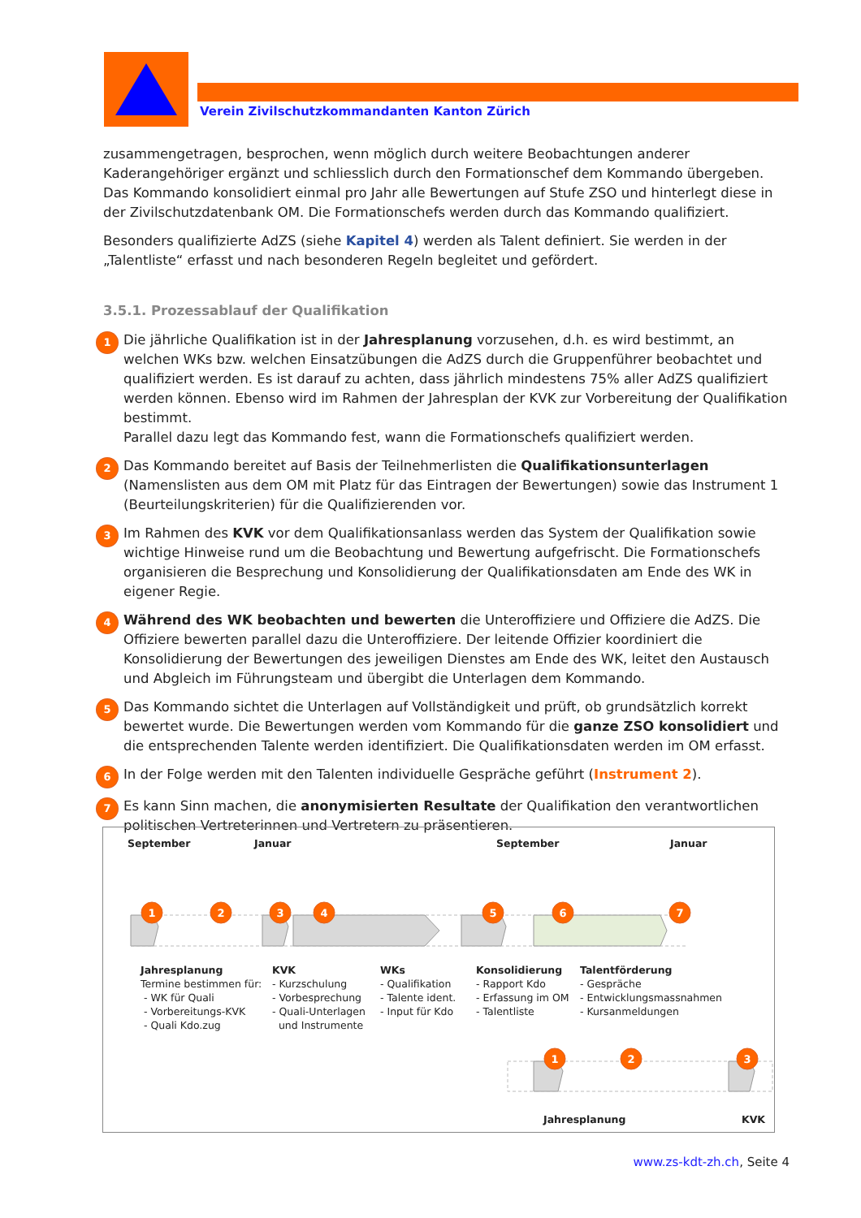Verein Zivilschutzkommandanten Kanton Zürich
zusammengetragen, besprochen, wenn möglich durch weitere Beobachtungen anderer Kaderangehöriger ergänzt und schliesslich durch den Formationschef dem Kommando übergeben.
Das Kommando konsolidiert einmal pro Jahr alle Bewertungen auf Stufe ZSO und hinterlegt diese in der Zivilschutzdatenbank OM. Die Formationschefs werden durch das Kommando qualifiziert.
Besonders qualifizierte AdZS (siehe Kapitel 4) werden als Talent definiert. Sie werden in der „Talentliste“ erfasst und nach besonderen Regeln begleitet und gefördert.
3.5.1. Prozessablauf der Qualifikation
1
Die jährliche Qualifikation ist in der Jahresplanung vorzusehen, d.h. es wird bestimmt, an welchen WKs bzw. welchen Einsatzübungen die AdZS durch die Gruppenführer beobachtet und qualifiziert werden. Es ist darauf zu achten, dass jährlich mindestens 75% aller AdZS qualifiziert werden können. Ebenso wird im Rahmen der Jahresplan der KVK zur Vorbereitung der Qualifikation bestimmt.
Parallel dazu legt das Kommando fest, wann die Formationschefs qualifiziert werden.
2
Das Kommando bereitet auf Basis der Teilnehmerlisten die Qualifikationsunterlagen (Namenslisten aus dem OM mit Platz für das Eintragen der Bewertungen) sowie das Instrument 1 (Beurteilungskriterien) für die Qualifizierenden vor.
3
Im Rahmen des KVK vor dem Qualifikationsanlass werden das System der Qualifikation sowie wichtige Hinweise rund um die Beobachtung und Bewertung aufgefrischt. Die Formationschefs organisieren die Besprechung und Konsolidierung der Qualifikationsdaten am Ende des WK in eigener Regie.
4
Während des WK beobachten und bewerten die Unteroffiziere und Offiziere die AdZS. Die Offiziere bewerten parallel dazu die Unteroffiziere. Der leitende Offizier koordiniert die Konsolidierung der Bewertungen des jeweiligen Dienstes am Ende des WK, leitet den Austausch und Abgleich im Führungsteam und übergibt die Unterlagen dem Kommando.
5
Das Kommando sichtet die Unterlagen auf Vollständigkeit und prüft, ob grundsätzlich korrekt bewertet wurde. Die Bewertungen werden vom Kommando für die ganze ZSO konsolidiert und die entsprechenden Talente werden identifiziert. Die Qualifikationsdaten werden im OM erfasst.
6
In der Folge werden mit den Talenten individuelle Gespräche geführt (Instrument 2).
7
Es kann Sinn machen, die anonymisierten Resultate der Qualifikation den verantwortlichen politischen Vertreterinnen und Vertretern zu präsentieren.
1
2
3
4
5
6
7
1
2
3
September Januar September Januar
Jahresplanung
Termine bestimmen für:
- WK für Quali
- Vorbereitungs-KVK
- Quali Kdo.zug
KVK
- Kurzschulung
- Vorbesprechung
- Quali-Unterlagen
und Instrumente
WKs
- Qualifikation
- Talente ident.
- Input für Kdo
Konsolidierung
- Rapport Kdo
- Erfassung im OM
- Talentliste
Talentförderung
- Gespräche
- Entwicklungsmassnahmen
- Kursanmeldungen
Jahresplanung KVK
www.zs-kdt-zh.ch, Seite 4